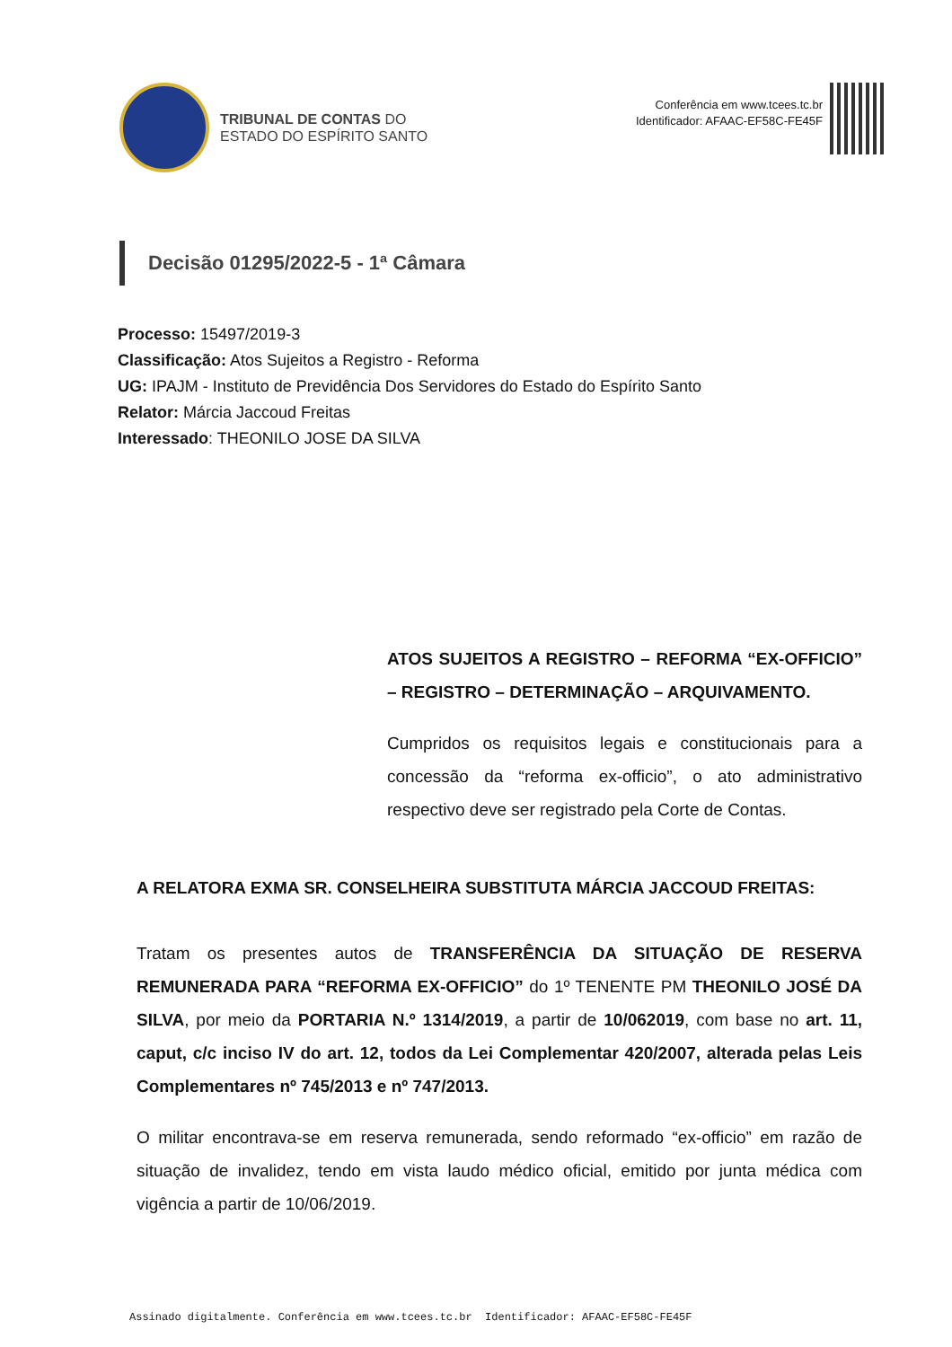TRIBUNAL DE CONTAS DO
ESTADO DO ESPÍRITO SANTO
Conferência em www.tcees.tc.br
Identificador: AFAAC-EF58C-FE45F
Decisão 01295/2022-5 - 1ª Câmara
Processo: 15497/2019-3
Classificação: Atos Sujeitos a Registro - Reforma
UG: IPAJM - Instituto de Previdência Dos Servidores do Estado do Espírito Santo
Relator: Márcia Jaccoud Freitas
Interessado: THEONILO JOSE DA SILVA
ATOS SUJEITOS A REGISTRO – REFORMA “EX-OFFICIO” – REGISTRO – DETERMINAÇÃO – ARQUIVAMENTO.
Cumpridos os requisitos legais e constitucionais para a concessão da “reforma ex-officio”, o ato administrativo respectivo deve ser registrado pela Corte de Contas.
A RELATORA EXMA SR. CONSELHEIRA SUBSTITUTA MÁRCIA JACCOUD FREITAS:
Tratam os presentes autos de TRANSFERÊNCIA DA SITUAÇÃO DE RESERVA REMUNERADA PARA “REFORMA EX-OFFICIO” do 1º TENENTE PM THEONILO JOSÉ DA SILVA, por meio da PORTARIA N.º 1314/2019, a partir de 10/062019, com base no art. 11, caput, c/c inciso IV do art. 12, todos da Lei Complementar 420/2007, alterada pelas Leis Complementares nº 745/2013 e nº 747/2013.
O militar encontrava-se em reserva remunerada, sendo reformado “ex-officio” em razão de situação de invalidez, tendo em vista laudo médico oficial, emitido por junta médica com vigência a partir de 10/06/2019.
Assinado digitalmente. Conferência em www.tcees.tc.br Identificador: AFAAC-EF58C-FE45F